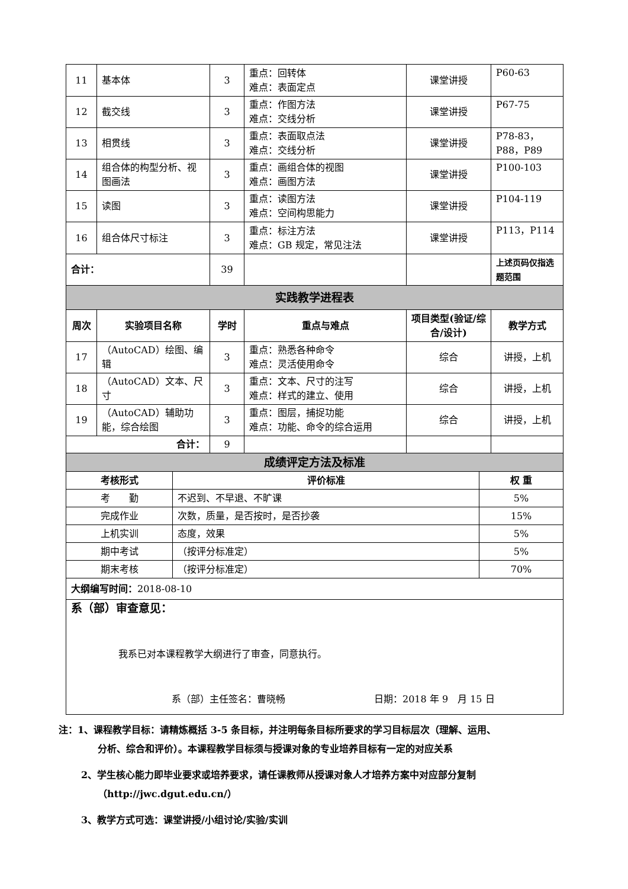| 11 | 基本体 | 3 | 重点：回转体 难点：表面定点 | 课堂讲授 | P60-63 |
| 12 | 截交线 | 3 | 重点：作图方法 难点：交线分析 | 课堂讲授 | P67-75 |
| 13 | 相贯线 | 3 | 重点：表面取点法 难点：交线分析 | 课堂讲授 | P78-83， P88，P89 |
| 14 | 组合体的构型分析、视图画法 | 3 | 重点：画组合体的视图 难点：画图方法 | 课堂讲授 | P100-103 |
| 15 | 读图 | 3 | 重点：读图方法 难点：空间构思能力 | 课堂讲授 | P104-119 |
| 16 | 组合体尺寸标注 | 3 | 重点：标注方法 难点：GB 规定，常见注法 | 课堂讲授 | P113，P114 |
| 合计： | | 39 | | | 上述页码仅指选题范围 |
| 实践教学进程表 | | | | | |
| 周次 | 实验项目名称 | 学时 | 重点与难点 | 项目类型(验证/综合/设计) | 教学方式 |
| 17 | （AutoCAD）绘图、编辑 | 3 | 重点：熟悉各种命令 难点：灵活使用命令 | 综合 | 讲授，上机 |
| 18 | （AutoCAD）文本、尺寸 | 3 | 重点：文本、尺寸的注写 难点：样式的建立、使用 | 综合 | 讲授，上机 |
| 19 | （AutoCAD）辅助功能，综合绘图 | 3 | 重点：图层，捕捉功能 难点：功能、命令的综合运用 | 综合 | 讲授，上机 |
| 合计： | | 9 | | | |
| 成绩评定方法及标准 | | |
| 考核形式 | 评价标准 | 权 重 |
| 考 勤 | 不迟到、不早退、不旷课 | 5% |
| 完成作业 | 次数，质量，是否按时，是否抄袭 | 15% |
| 上机实训 | 态度，效果 | 5% |
| 期中考试 | （按评分标准定） | 5% |
| 期末考核 | （按评分标准定） | 70% |
| 大纲编写时间： 2018-08-10 | | |
| 系（部）审查意见： 我系已对本课程教学大纲进行了审查，同意执行。 系（部）主任签名：曹晓畅 日期：2018 年 9 月 15 日 | | |
注：1、课程教学目标：请精炼概括 3-5 条目标，并注明每条目标所要求的学习目标层次（理解、运用、
分析、综合和评价）。本课程教学目标须与授课对象的专业培养目标有一定的对应关系
2、学生核心能力即毕业要求或培养要求，请任课教师从授课对象人才培养方案中对应部分复制
（http://jwc.dgut.edu.cn/）
3、教学方式可选：课堂讲授/小组讨论/实验/实训